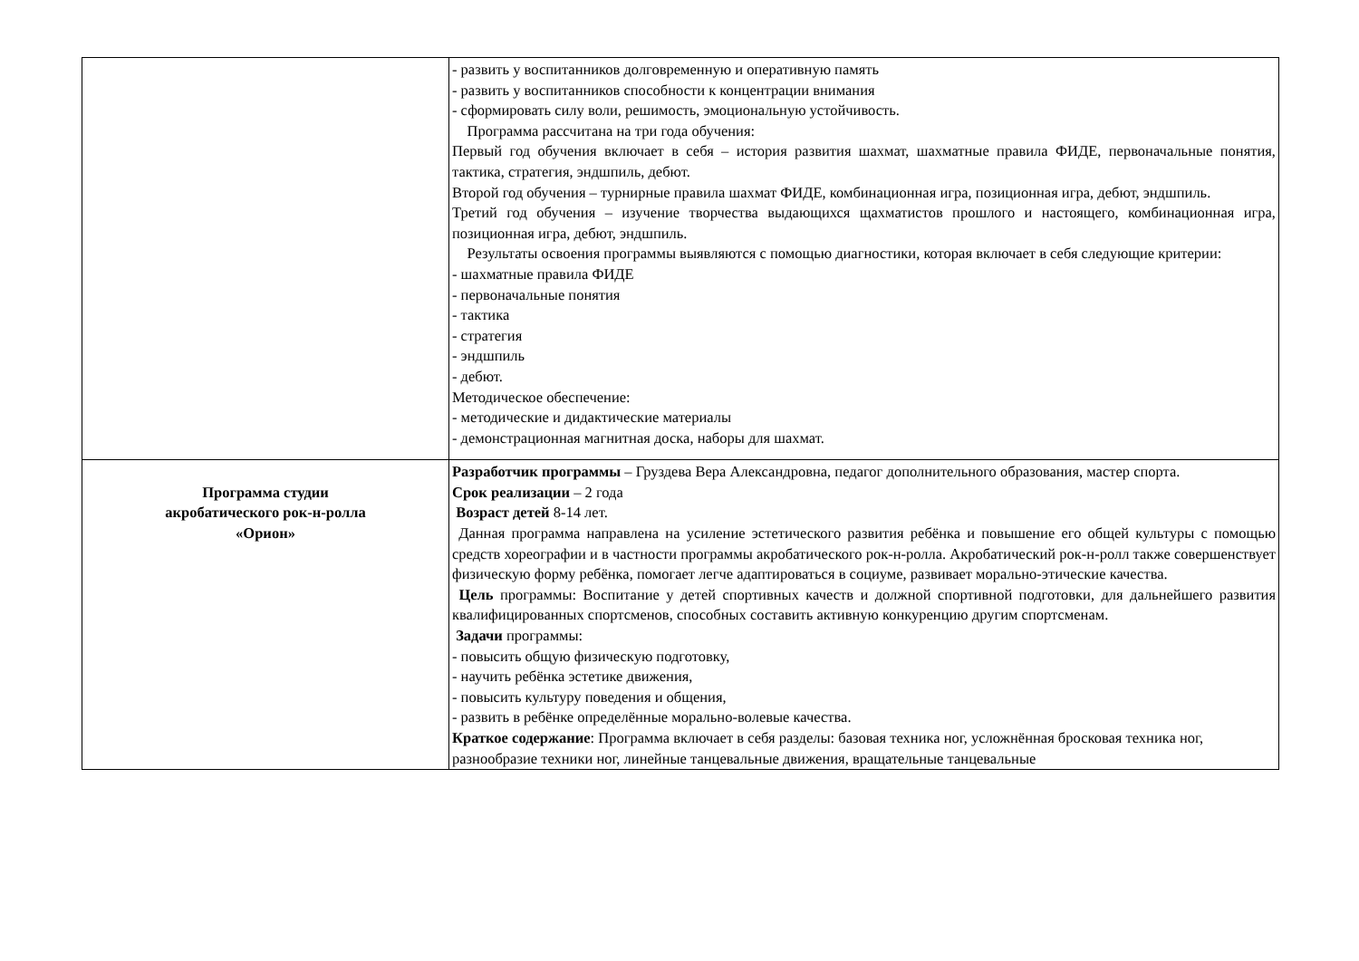| | - развить у воспитанников долговременную и оперативную память - развить у воспитанников способности к концентрации внимания - сформировать силу воли, решимость, эмоциональную устойчивость. Программа рассчитана на три года обучения: Первый год обучения включает в себя – история развития шахмат, шахматные правила ФИДЕ, первоначальные понятия, тактика, стратегия, эндшпиль, дебют. Второй год обучения – турнирные правила шахмат ФИДЕ, комбинационная игра, позиционная игра, дебют, эндшпиль. Третий год обучения – изучение творчества выдающихся щахматистов прошлого и настоящего, комбинационная игра, позиционная игра, дебют, эндшпиль. Результаты освоения программы выявляются с помощью диагностики, которая включает в себя следующие критерии: - шахматные правила ФИДЕ - первоначальные понятия - тактика - стратегия - эндшпиль - дебют. Методическое обеспечение: - методические и дидактические материалы - демонстрационная магнитная доска, наборы для шахмат. |
| Программа студии акробатического рок-н-ролла «Орион» | Разработчик программы – Груздева Вера Александровна, педагог дополнительного образования, мастер спорта. Срок реализации – 2 года Возраст детей 8-14 лет. Данная программа направлена на усиление эстетического развития ребёнка и повышение его общей культуры с помощью средств хореографии и в частности программы акробатического рок-н-ролла. Акробатический рок-н-ролл также совершенствует физическую форму ребёнка, помогает легче адаптироваться в социуме, развивает морально-этические качества. Цель программы: Воспитание у детей спортивных качеств и должной спортивной подготовки, для дальнейшего развития квалифицированных спортсменов, способных составить активную конкуренцию другим спортсменам. Задачи программы: - повысить общую физическую подготовку, - научить ребёнка эстетике движения, - повысить культуру поведения и общения, - развить в ребёнке определённые морально-волевые качества. Краткое содержание : Программа включает в себя разделы: базовая техника ног, усложнённая бросковая техника ног, разнообразие техники ног, линейные танцевальные движения, вращательные танцевальные |